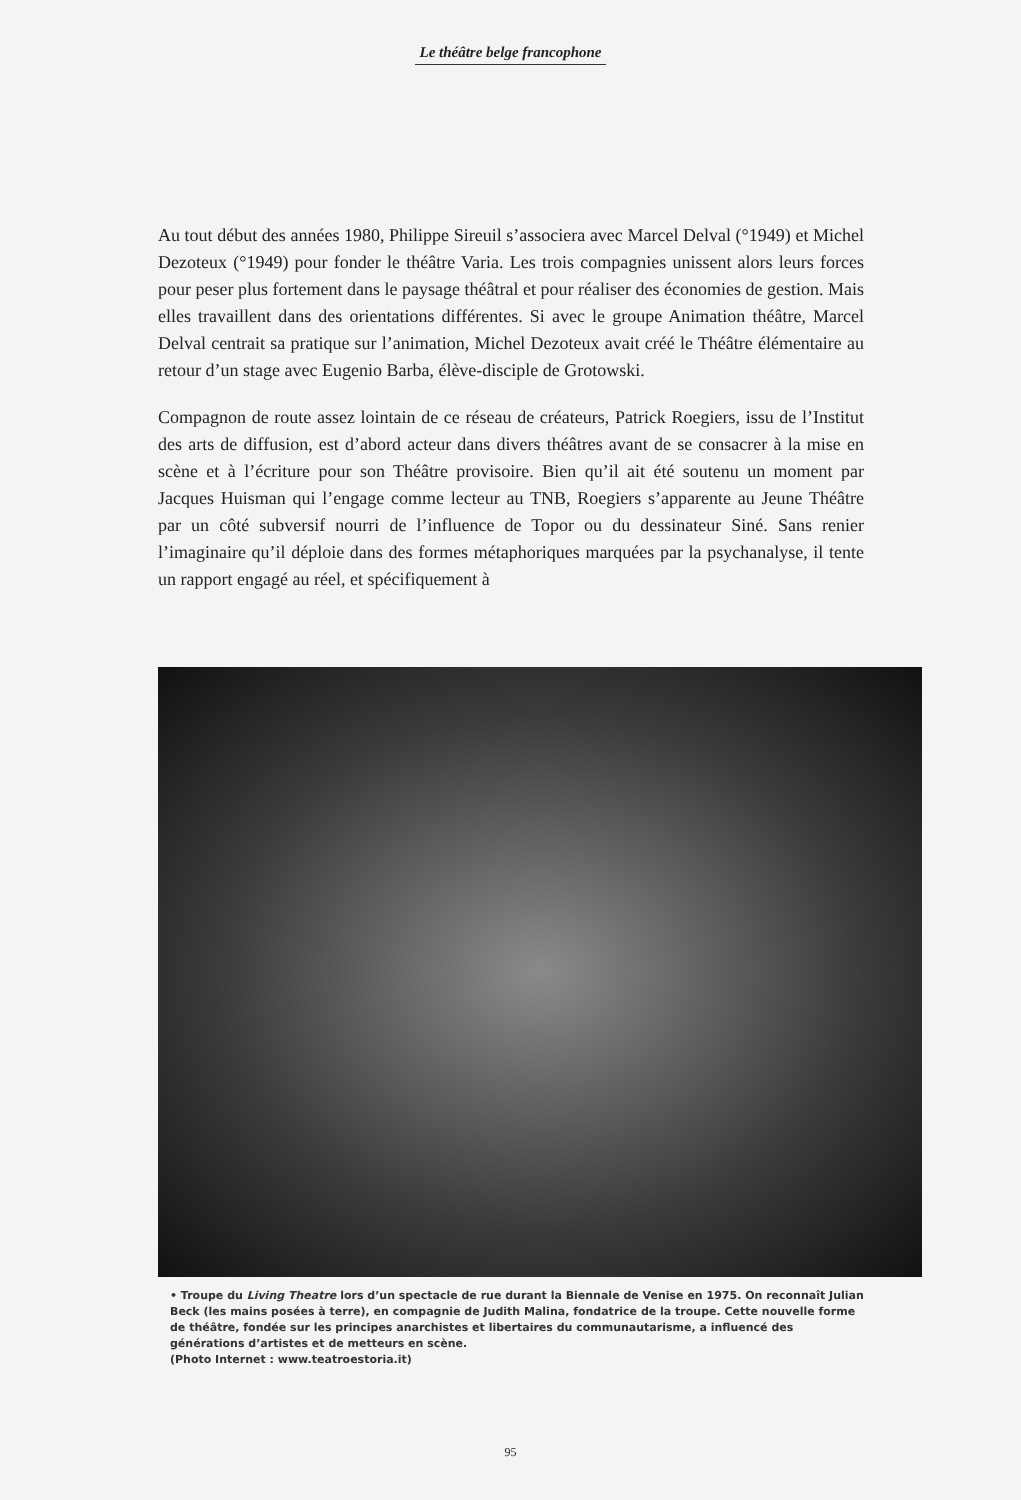Le théâtre belge francophone
Au tout début des années 1980, Philippe Sireuil s’associera avec Marcel Delval (°1949) et Michel Dezoteux (°1949) pour fonder le théâtre Varia. Les trois compagnies unissent alors leurs forces pour peser plus fortement dans le paysage théâtral et pour réaliser des économies de gestion. Mais elles travaillent dans des orientations différentes. Si avec le groupe Animation théâtre, Marcel Delval centrait sa pratique sur l’animation, Michel Dezoteux avait créé le Théâtre élémentaire au retour d’un stage avec Eugenio Barba, élève-disciple de Grotowski.
Compagnon de route assez lointain de ce réseau de créateurs, Patrick Roegiers, issu de l’Institut des arts de diffusion, est d’abord acteur dans divers théâtres avant de se consacrer à la mise en scène et à l’écriture pour son Théâtre provisoire. Bien qu’il ait été soutenu un moment par Jacques Huisman qui l’engage comme lecteur au TNB, Roegiers s’apparente au Jeune Théâtre par un côté subversif nourri de l’influence de Topor ou du dessinateur Siné. Sans renier l’imaginaire qu’il déploie dans des formes métaphoriques marquées par la psychanalyse, il tente un rapport engagé au réel, et spécifiquement à
• Troupe du Living Theatre lors d’un spectacle de rue durant la Biennale de Venise en 1975. On reconnaît Julian Beck (les mains posées à terre), en compagnie de Judith Malina, fondatrice de la troupe. Cette nouvelle forme de théâtre, fondée sur les principes anarchistes et libertaires du communautarisme, a influencé des générations d’artistes et de metteurs en scène.
(Photo Internet : www.teatroestoria.it)
95